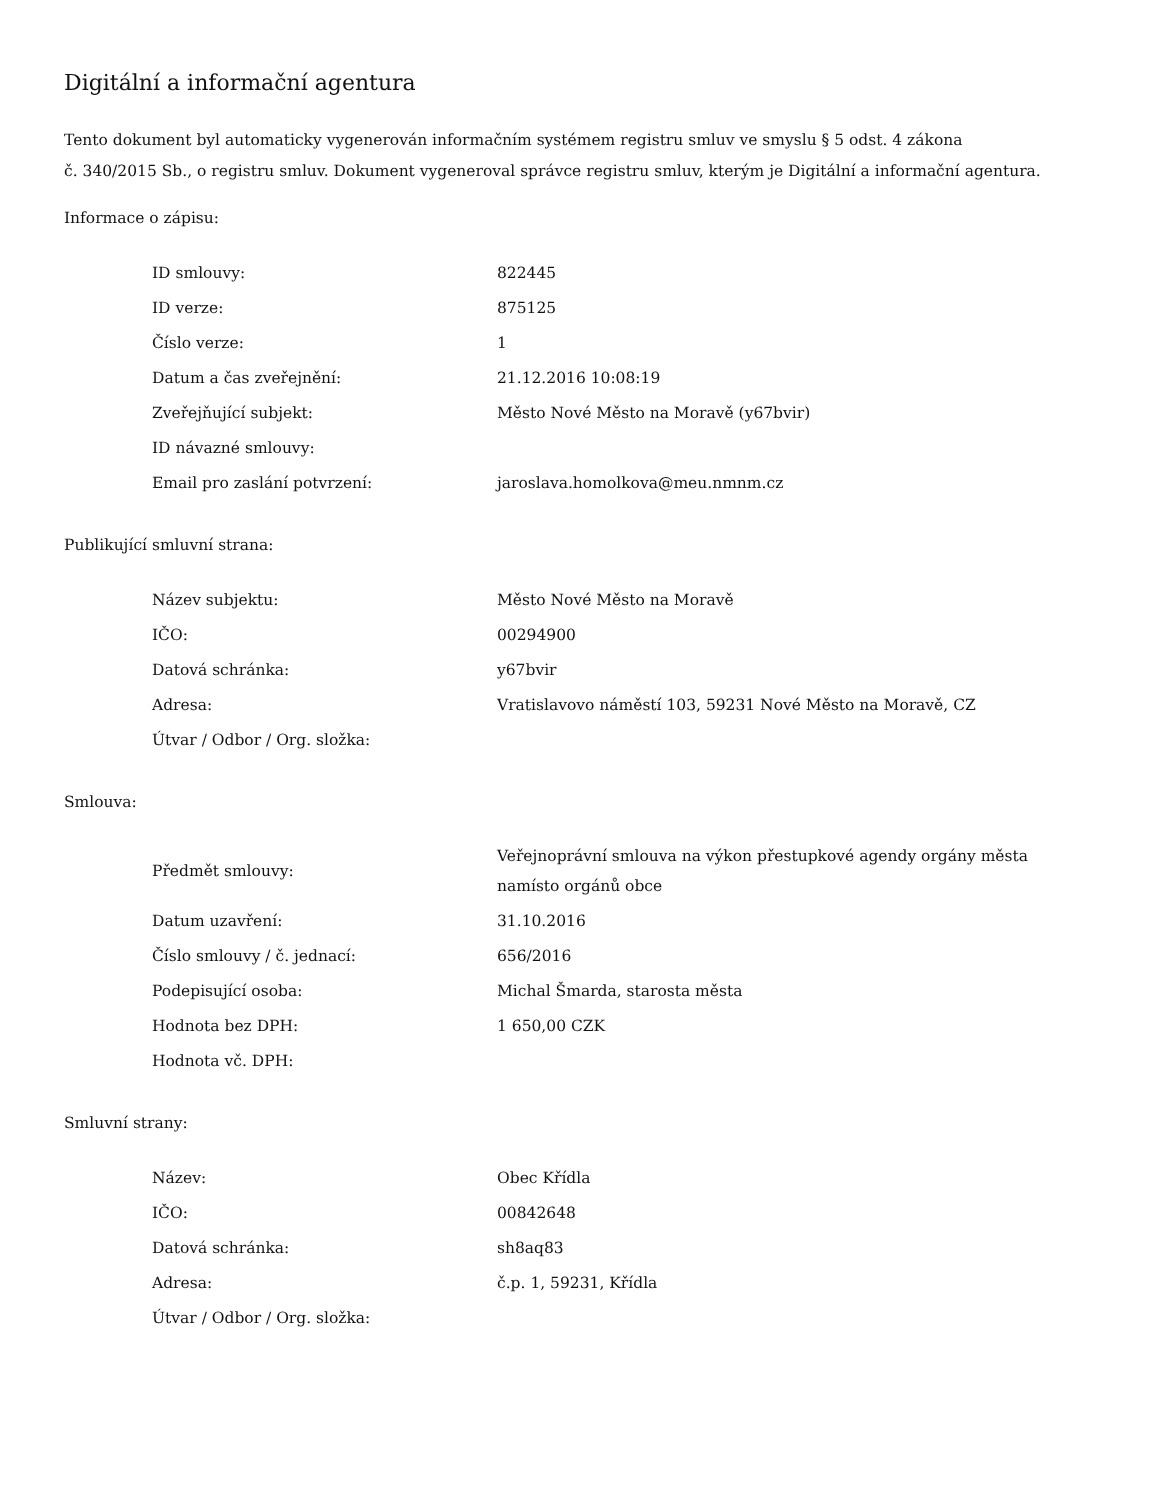Digitální a informační agentura
Tento dokument byl automaticky vygenerován informačním systémem registru smluv ve smyslu § 5 odst. 4 zákona
č. 340/2015 Sb., o registru smluv. Dokument vygeneroval správce registru smluv, kterým je Digitální a informační agentura.
Informace o zápisu:
| ID smlouvy: | 822445 |
| ID verze: | 875125 |
| Číslo verze: | 1 |
| Datum a čas zveřejnění: | 21.12.2016 10:08:19 |
| Zveřejňující subjekt: | Město Nové Město na Moravě (y67bvir) |
| ID návazné smlouvy: | |
| Email pro zaslání potvrzení: | jaroslava.homolkova@meu.nmnm.cz |
Publikující smluvní strana:
| Název subjektu: | Město Nové Město na Moravě |
| IČO: | 00294900 |
| Datová schránka: | y67bvir |
| Adresa: | Vratislavovo náměstí 103, 59231 Nové Město na Moravě, CZ |
| Útvar / Odbor / Org. složka: | |
Smlouva:
| Předmět smlouvy: | Veřejnoprávní smlouva na výkon přestupkové agendy orgány města namísto orgánů obce |
| Datum uzavření: | 31.10.2016 |
| Číslo smlouvy / č. jednací: | 656/2016 |
| Podepisující osoba: | Michal Šmarda, starosta města |
| Hodnota bez DPH: | 1 650,00 CZK |
| Hodnota vč. DPH: | |
Smluvní strany:
| Název: | Obec Křídla |
| IČO: | 00842648 |
| Datová schránka: | sh8aq83 |
| Adresa: | č.p. 1, 59231, Křídla |
| Útvar / Odbor / Org. složka: | |